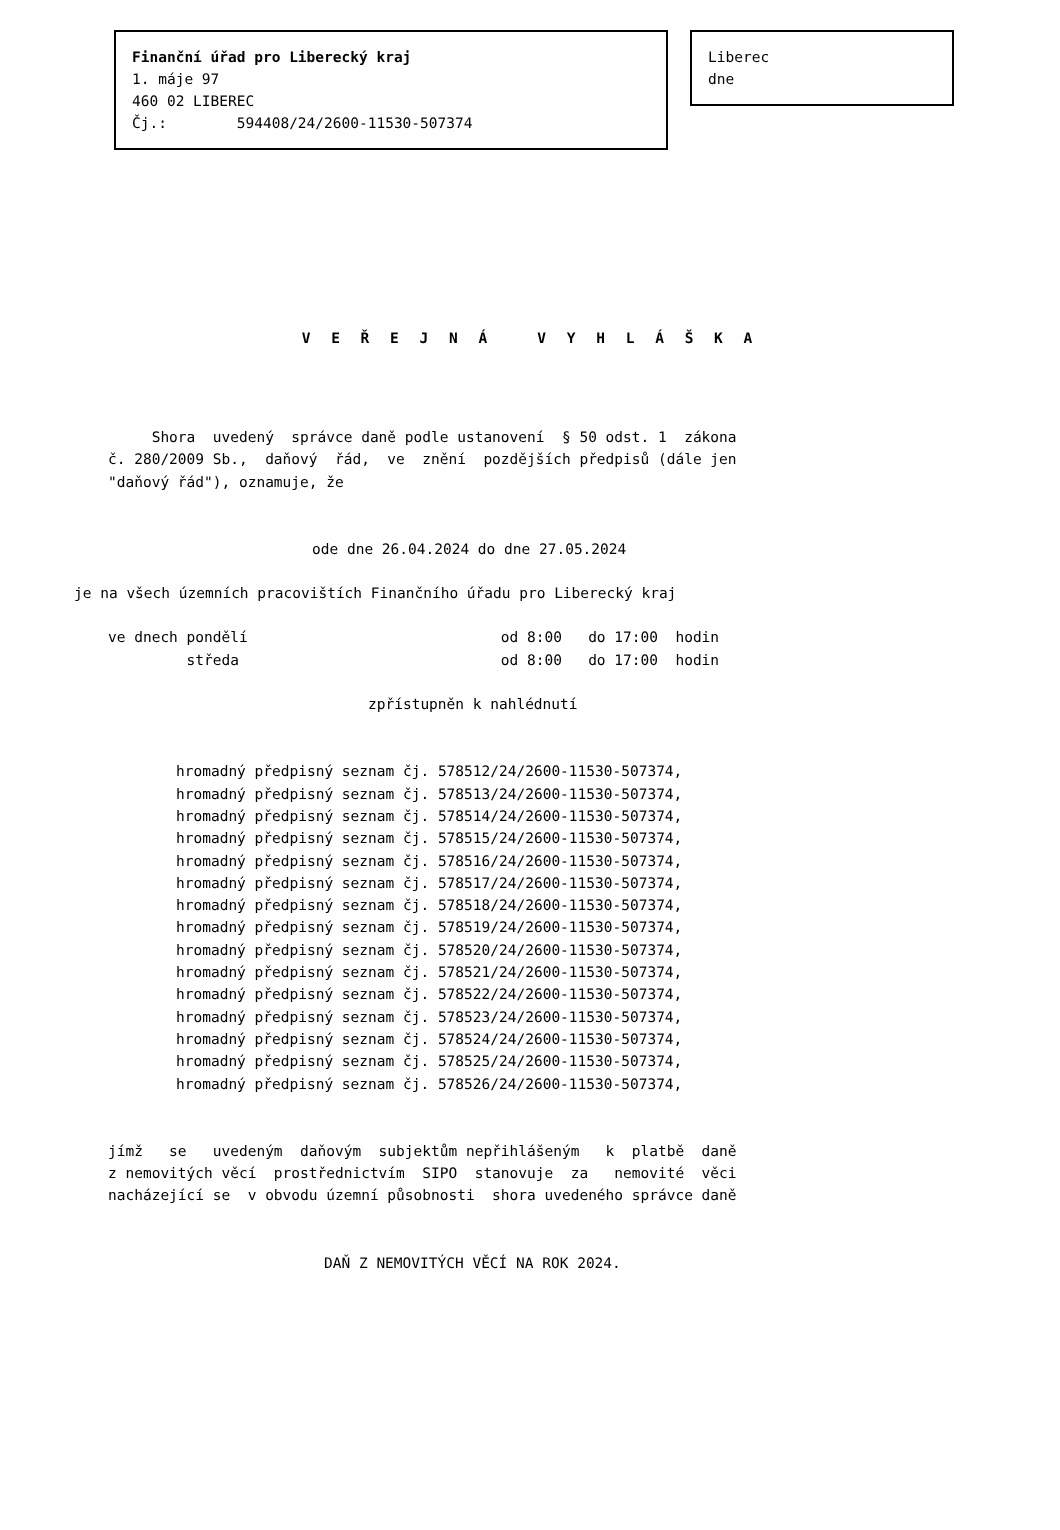Finanční úřad pro Liberecký kraj
1. máje 97
460 02 LIBEREC
Čj.: 594408/24/2600-11530-507374
Liberec
dne
V E Ř E J N Á V Y H L Á Š K A
     Shora  uvedený  správce daně podle ustanovení  § 50 odst. 1  zákona
č. 280/2009 Sb.,  daňový  řád,  ve  znění  pozdějších předpisů (dále jen
"daňový řád"), oznamuje, že
ode dne 26.04.2024 do dne 27.05.2024
je na všech územních pracovištích Finančního úřadu pro Liberecký kraj
ve dnech pondělí                             od 8:00   do 17:00  hodin
         středa                              od 8:00   do 17:00  hodin
zpřístupněn k nahlédnutí
hromadný předpisný seznam čj. 578512/24/2600-11530-507374,
hromadný předpisný seznam čj. 578513/24/2600-11530-507374,
hromadný předpisný seznam čj. 578514/24/2600-11530-507374,
hromadný předpisný seznam čj. 578515/24/2600-11530-507374,
hromadný předpisný seznam čj. 578516/24/2600-11530-507374,
hromadný předpisný seznam čj. 578517/24/2600-11530-507374,
hromadný předpisný seznam čj. 578518/24/2600-11530-507374,
hromadný předpisný seznam čj. 578519/24/2600-11530-507374,
hromadný předpisný seznam čj. 578520/24/2600-11530-507374,
hromadný předpisný seznam čj. 578521/24/2600-11530-507374,
hromadný předpisný seznam čj. 578522/24/2600-11530-507374,
hromadný předpisný seznam čj. 578523/24/2600-11530-507374,
hromadný předpisný seznam čj. 578524/24/2600-11530-507374,
hromadný předpisný seznam čj. 578525/24/2600-11530-507374,
hromadný předpisný seznam čj. 578526/24/2600-11530-507374,
jímž   se   uvedeným  daňovým  subjektům nepřihlášeným   k  platbě  daně
z nemovitých věcí  prostřednictvím  SIPO  stanovuje  za   nemovité  věci
nacházející se  v obvodu územní působnosti  shora uvedeného správce daně
DAŇ Z NEMOVITÝCH VĚCÍ NA ROK 2024.